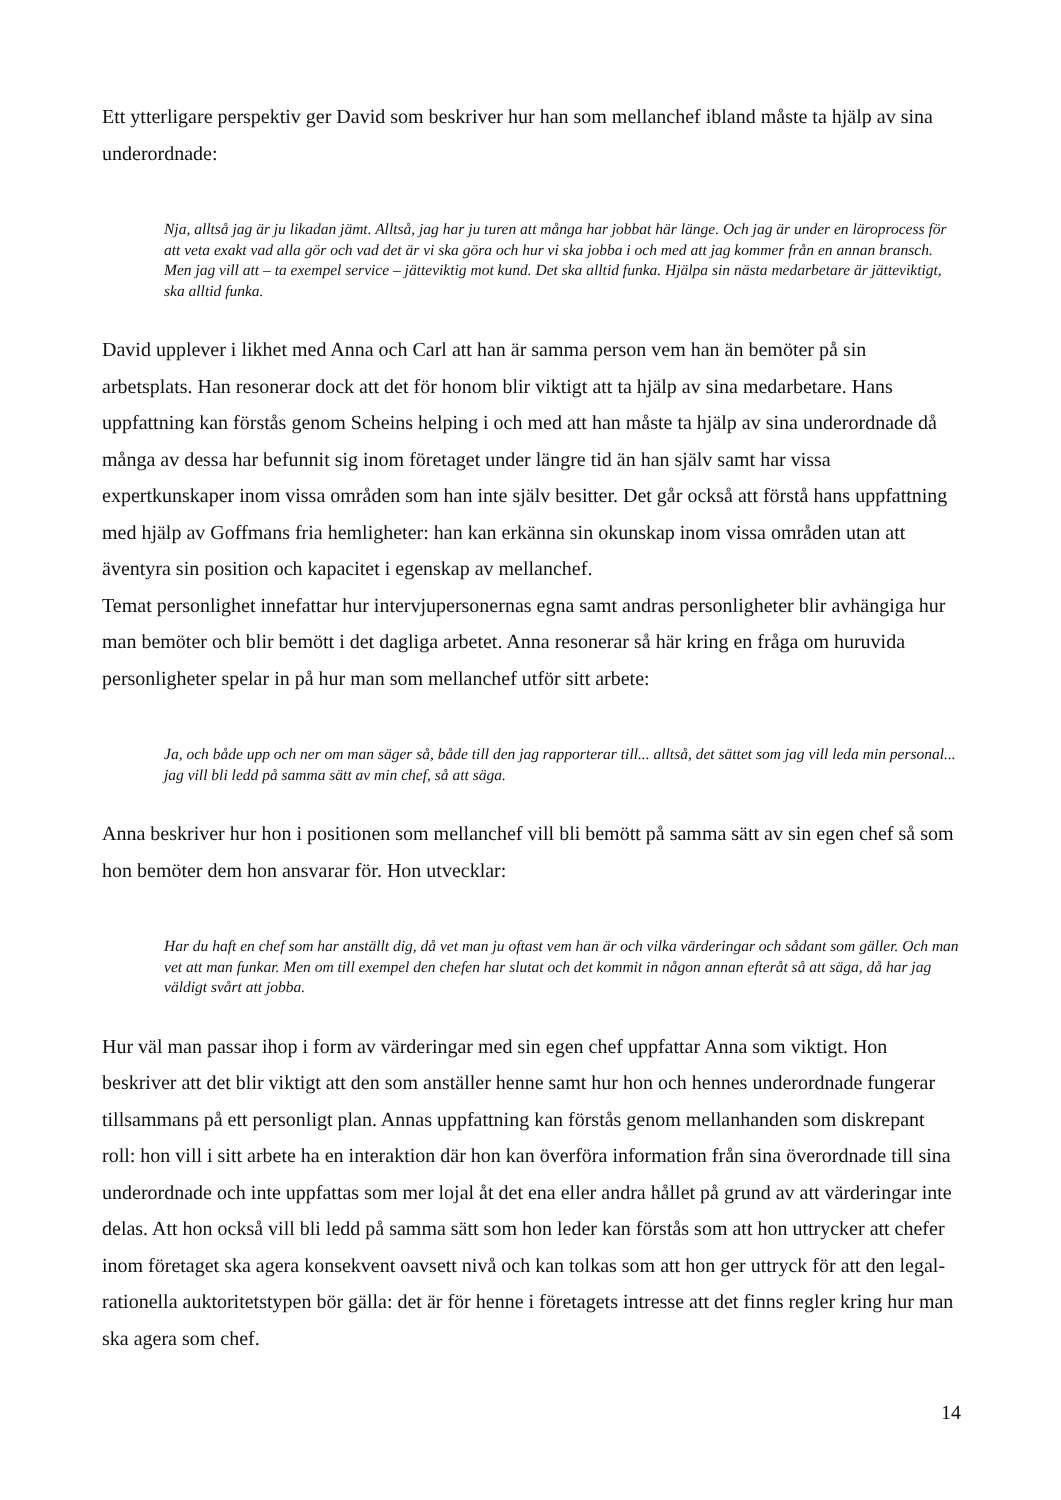Ett ytterligare perspektiv ger David som beskriver hur han som mellanchef ibland måste ta hjälp av sina underordnade:
Nja, alltså jag är ju likadan jämt. Alltså, jag har ju turen att många har jobbat här länge. Och jag är under en läroprocess för att veta exakt vad alla gör och vad det är vi ska göra och hur vi ska jobba i och med att jag kommer från en annan bransch. Men jag vill att – ta exempel service – jätteviktig mot kund. Det ska alltid funka. Hjälpa sin nästa medarbetare är jätteviktigt, ska alltid funka.
David upplever i likhet med Anna och Carl att han är samma person vem han än bemöter på sin arbetsplats. Han resonerar dock att det för honom blir viktigt att ta hjälp av sina medarbetare. Hans uppfattning kan förstås genom Scheins helping i och med att han måste ta hjälp av sina underordnade då många av dessa har befunnit sig inom företaget under längre tid än han själv samt har vissa expertkunskaper inom vissa områden som han inte själv besitter. Det går också att förstå hans uppfattning med hjälp av Goffmans fria hemligheter: han kan erkänna sin okunskap inom vissa områden utan att äventyra sin position och kapacitet i egenskap av mellanchef.
Temat personlighet innefattar hur intervjupersonernas egna samt andras personligheter blir avhängiga hur man bemöter och blir bemött i det dagliga arbetet. Anna resonerar så här kring en fråga om huruvida personligheter spelar in på hur man som mellanchef utför sitt arbete:
Ja, och både upp och ner om man säger så, både till den jag rapporterar till... alltså, det sättet som jag vill leda min personal... jag vill bli ledd på samma sätt av min chef, så att säga.
Anna beskriver hur hon i positionen som mellanchef vill bli bemött på samma sätt av sin egen chef så som hon bemöter dem hon ansvarar för. Hon utvecklar:
Har du haft en chef som har anställt dig, då vet man ju oftast vem han är och vilka värderingar och sådant som gäller. Och man vet att man funkar. Men om till exempel den chefen har slutat och det kommit in någon annan efteråt så att säga, då har jag väldigt svårt att jobba.
Hur väl man passar ihop i form av värderingar med sin egen chef uppfattar Anna som viktigt. Hon beskriver att det blir viktigt att den som anställer henne samt hur hon och hennes underordnade fungerar tillsammans på ett personligt plan. Annas uppfattning kan förstås genom mellanhanden som diskrepant roll: hon vill i sitt arbete ha en interaktion där hon kan överföra information från sina överordnade till sina underordnade och inte uppfattas som mer lojal åt det ena eller andra hållet på grund av att värderingar inte delas. Att hon också vill bli ledd på samma sätt som hon leder kan förstås som att hon uttrycker att chefer inom företaget ska agera konsekvent oavsett nivå och kan tolkas som att hon ger uttryck för att den legal-rationella auktoritetstypen bör gälla: det är för henne i företagets intresse att det finns regler kring hur man ska agera som chef.
14